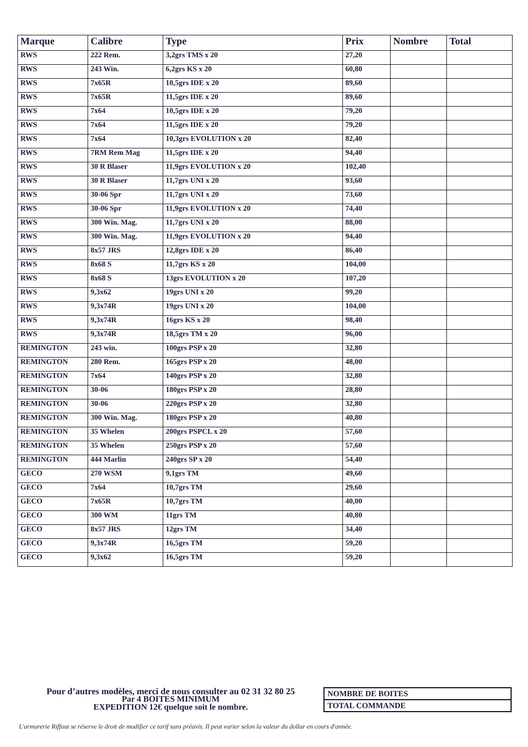| Marque | Calibre | Type | Prix | Nombre | Total |
| --- | --- | --- | --- | --- | --- |
| RWS | 222 Rem. | 3,2grs TMS x 20 | 27,20 | | |
| RWS | 243 Win. | 6,2grs KS x 20 | 60,80 | | |
| RWS | 7x65R | 10,5grs IDE x 20 | 89,60 | | |
| RWS | 7x65R | 11,5grs IDE x 20 | 89,60 | | |
| RWS | 7x64 | 10,5grs IDE x 20 | 79,20 | | |
| RWS | 7x64 | 11,5grs IDE x 20 | 79,20 | | |
| RWS | 7x64 | 10,3grs EVOLUTION x 20 | 82,40 | | |
| RWS | 7RM Rem Mag | 11,5grs IDE x 20 | 94,40 | | |
| RWS | 30 R Blaser | 11,9grs EVOLUTION x 20 | 102,40 | | |
| RWS | 30 R Blaser | 11,7grs UNI x 20 | 93,60 | | |
| RWS | 30-06 Spr | 11,7grs UNI x 20 | 73,60 | | |
| RWS | 30-06 Spr | 11,9grs EVOLUTION x 20 | 74,40 | | |
| RWS | 300 Win. Mag. | 11,7grs UNI x 20 | 88,00 | | |
| RWS | 300 Win. Mag. | 11,9grs EVOLUTION x 20 | 94,40 | | |
| RWS | 8x57 JRS | 12,8grs IDE x 20 | 86,40 | | |
| RWS | 8x68 S | 11,7grs KS x 20 | 104,00 | | |
| RWS | 8x68 S | 13grs EVOLUTION x 20 | 107,20 | | |
| RWS | 9,3x62 | 19grs UNI x 20 | 99,20 | | |
| RWS | 9,3x74R | 19grs UNI x 20 | 104,00 | | |
| RWS | 9,3x74R | 16grs KS x 20 | 98,40 | | |
| RWS | 9,3x74R | 18,5grs TM x 20 | 96,00 | | |
| REMINGTON | 243 win. | 100grs PSP x 20 | 32,80 | | |
| REMINGTON | 280 Rem. | 165grs PSP x 20 | 48,00 | | |
| REMINGTON | 7x64 | 140grs PSP x 20 | 32,80 | | |
| REMINGTON | 30-06 | 180grs PSP x 20 | 28,80 | | |
| REMINGTON | 30-06 | 220grs PSP x 20 | 32,80 | | |
| REMINGTON | 300 Win. Mag. | 180grs PSP x 20 | 40,80 | | |
| REMINGTON | 35 Whelen | 200grs PSPCL x 20 | 57,60 | | |
| REMINGTON | 35 Whelen | 250grs PSP x 20 | 57,60 | | |
| REMINGTON | 444 Marlin | 240grs SP x 20 | 54,40 | | |
| GECO | 270 WSM | 9,1grs TM | 49,60 | | |
| GECO | 7x64 | 10,7grs TM | 29,60 | | |
| GECO | 7x65R | 10,7grs TM | 40,00 | | |
| GECO | 300 WM | 11grs TM | 40,80 | | |
| GECO | 8x57 JRS | 12grs TM | 34,40 | | |
| GECO | 9,3x74R | 16,5grs TM | 59,20 | | |
| GECO | 9,3x62 | 16,5grs TM | 59,20 | | |
Pour d’autres modèles, merci de nous consulter au 02 31 32 80 25
Par 4 BOITES MINIMUM
EXPEDITION 12€ quelque soit le nombre.
| NOMBRE DE BOITES |
| TOTAL COMMANDE |
L'armurerie Riffaut se réserve le droit de modifier ce tarif sans préavis. Il peut varier selon la valeur du dollar en cours d'année.